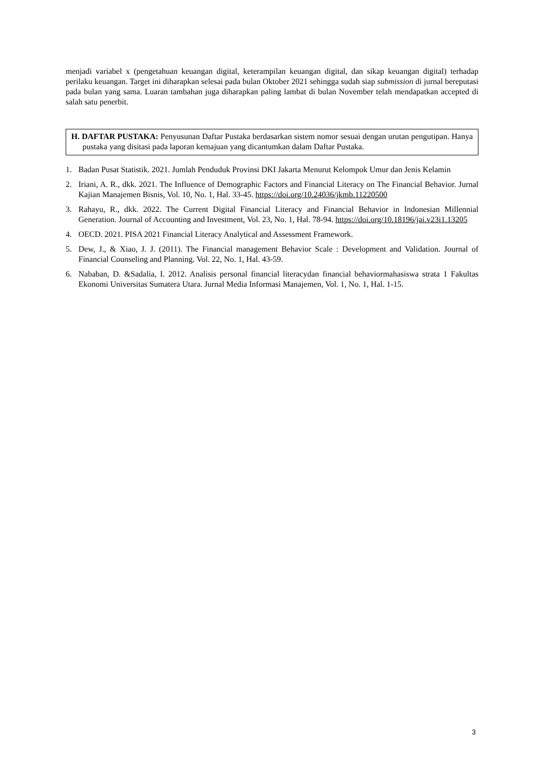menjadi variabel x (pengetahuan keuangan digital, keterampilan keuangan digital, dan sikap keuangan digital) terhadap perilaku keuangan. Target ini diharapkan selesai pada bulan Oktober 2021 sehingga sudah siap submission di jurnal bereputasi pada bulan yang sama. Luaran tambahan juga diharapkan paling lambat di bulan November telah mendapatkan accepted di salah satu penerbit.
H. DAFTAR PUSTAKA: Penyusunan Daftar Pustaka berdasarkan sistem nomor sesuai dengan urutan pengutipan. Hanya pustaka yang disitasi pada laporan kemajuan yang dicantumkan dalam Daftar Pustaka.
1. Badan Pusat Statistik. 2021. Jumlah Penduduk Provinsi DKI Jakarta Menurut Kelompok Umur dan Jenis Kelamin
2. Iriani, A. R., dkk. 2021. The Influence of Demographic Factors and Financial Literacy on The Financial Behavior. Jurnal Kajian Manajemen Bisnis, Vol. 10, No. 1, Hal. 33-45. https://doi.org/10.24036/jkmb.11220500
3. Rahayu, R., dkk. 2022. The Current Digital Financial Literacy and Financial Behavior in Indonesian Millennial Generation. Journal of Accounting and Investment, Vol. 23, No. 1, Hal. 78-94. https://doi.org/10.18196/jai.v23i1.13205
4. OECD. 2021. PISA 2021 Financial Literacy Analytical and Assessment Framework.
5. Dew, J., & Xiao, J. J. (2011). The Financial management Behavior Scale : Development and Validation. Journal of Financial Counseling and Planning. Vol. 22, No. 1, Hal. 43-59.
6. Nababan, D. &Sadalia, I. 2012. Analisis personal financial literacydan financial behaviormahasiswa strata 1 Fakultas Ekonomi Universitas Sumatera Utara. Jurnal Media Informasi Manajemen, Vol. 1, No. 1, Hal. 1-15.
3